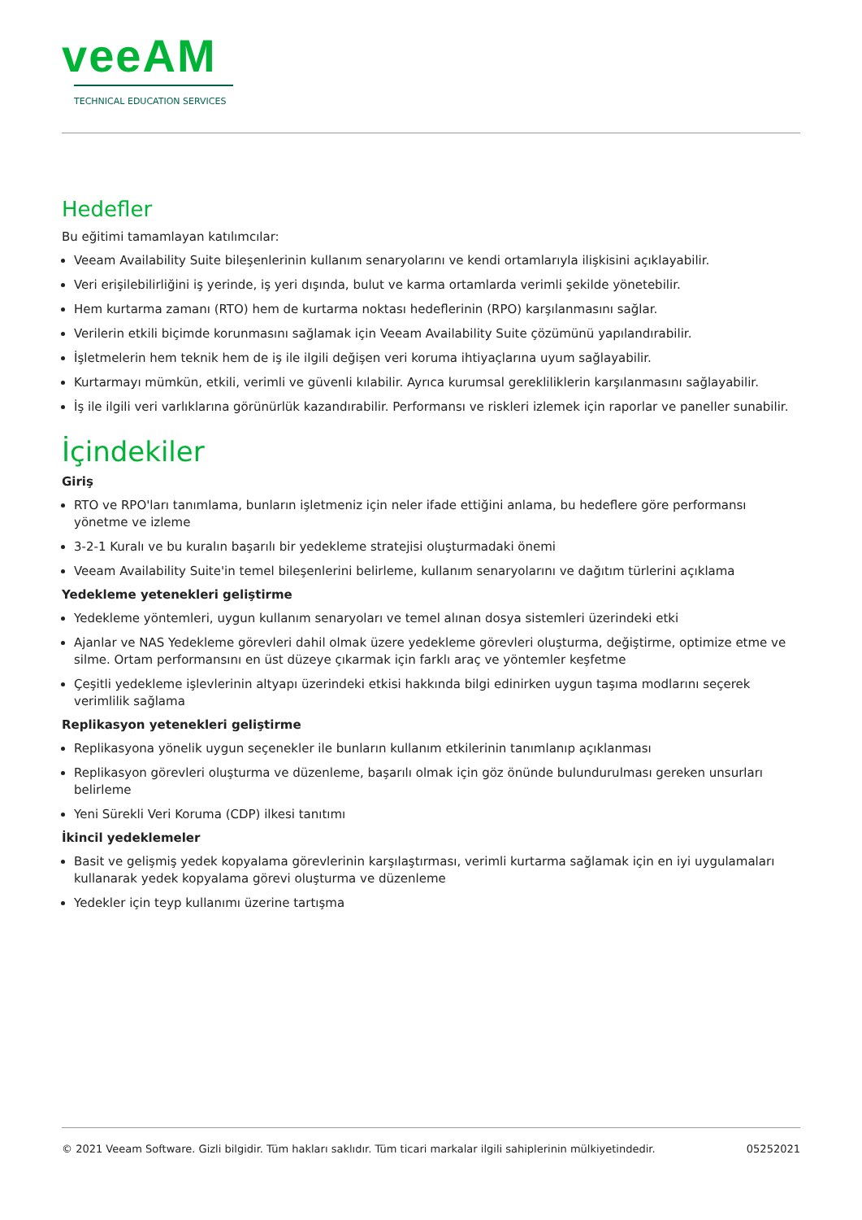veeAM
TECHNICAL EDUCATION SERVICES
Hedefler
Bu eğitimi tamamlayan katılımcılar:
Veeam Availability Suite bileşenlerinin kullanım senaryolarını ve kendi ortamlarıyla ilişkisini açıklayabilir.
Veri erişilebilirliğini iş yerinde, iş yeri dışında, bulut ve karma ortamlarda verimli şekilde yönetebilir.
Hem kurtarma zamanı (RTO) hem de kurtarma noktası hedeflerinin (RPO) karşılanmasını sağlar.
Verilerin etkili biçimde korunmasını sağlamak için Veeam Availability Suite çözümünü yapılandırabilir.
İşletmelerin hem teknik hem de iş ile ilgili değişen veri koruma ihtiyaçlarına uyum sağlayabilir.
Kurtarmayı mümkün, etkili, verimli ve güvenli kılabilir. Ayrıca kurumsal gerekliliklerin karşılanmasını sağlayabilir.
İş ile ilgili veri varlıklarına görünürlük kazandırabilir. Performansı ve riskleri izlemek için raporlar ve paneller sunabilir.
İçindekiler
Giriş
RTO ve RPO'ları tanımlama, bunların işletmeniz için neler ifade ettiğini anlama, bu hedeflere göre performansı yönetme ve izleme
3-2-1 Kuralı ve bu kuralın başarılı bir yedekleme stratejisi oluşturmadaki önemi
Veeam Availability Suite'in temel bileşenlerini belirleme, kullanım senaryolarını ve dağıtım türlerini açıklama
Yedekleme yetenekleri geliştirme
Yedekleme yöntemleri, uygun kullanım senaryoları ve temel alınan dosya sistemleri üzerindeki etki
Ajanlar ve NAS Yedekleme görevleri dahil olmak üzere yedekleme görevleri oluşturma, değiştirme, optimize etme ve silme. Ortam performansını en üst düzeye çıkarmak için farklı araç ve yöntemler keşfetme
Çeşitli yedekleme işlevlerinin altyapı üzerindeki etkisi hakkında bilgi edinirken uygun taşıma modlarını seçerek verimlilik sağlama
Replikasyon yetenekleri geliştirme
Replikasyona yönelik uygun seçenekler ile bunların kullanım etkilerinin tanımlanıp açıklanması
Replikasyon görevleri oluşturma ve düzenleme, başarılı olmak için göz önünde bulundurulması gereken unsurları belirleme
Yeni Sürekli Veri Koruma (CDP) ilkesi tanıtımı
İkincil yedeklemeler
Basit ve gelişmiş yedek kopyalama görevlerinin karşılaştırması, verimli kurtarma sağlamak için en iyi uygulamaları kullanarak yedek kopyalama görevi oluşturma ve düzenleme
Yedekler için teyp kullanımı üzerine tartışma
© 2021 Veeam Software. Gizli bilgidir. Tüm hakları saklıdır. Tüm ticari markalar ilgili sahiplerinin mülkiyetindedir. 05252021